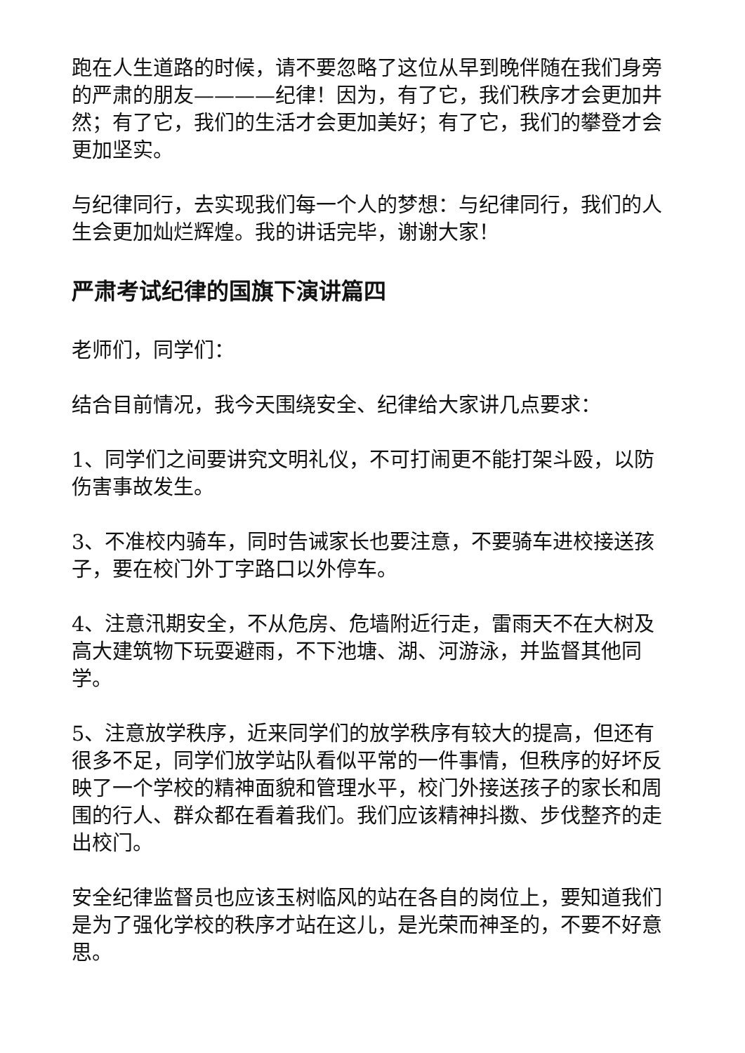跑在人生道路的时候，请不要忽略了这位从早到晚伴随在我们身旁的严肃的朋友————纪律！因为，有了它，我们秩序才会更加井然；有了它，我们的生活才会更加美好；有了它，我们的攀登才会更加坚实。
与纪律同行，去实现我们每一个人的梦想：与纪律同行，我们的人生会更加灿烂辉煌。我的讲话完毕，谢谢大家！
严肃考试纪律的国旗下演讲篇四
老师们，同学们：
结合目前情况，我今天围绕安全、纪律给大家讲几点要求：
1、同学们之间要讲究文明礼仪，不可打闹更不能打架斗殴，以防伤害事故发生。
3、不准校内骑车，同时告诫家长也要注意，不要骑车进校接送孩子，要在校门外丁字路口以外停车。
4、注意汛期安全，不从危房、危墙附近行走，雷雨天不在大树及高大建筑物下玩耍避雨，不下池塘、湖、河游泳，并监督其他同学。
5、注意放学秩序，近来同学们的放学秩序有较大的提高，但还有很多不足，同学们放学站队看似平常的一件事情，但秩序的好坏反映了一个学校的精神面貌和管理水平，校门外接送孩子的家长和周围的行人、群众都在看着我们。我们应该精神抖擞、步伐整齐的走出校门。
安全纪律监督员也应该玉树临风的站在各自的岗位上，要知道我们是为了强化学校的秩序才站在这儿，是光荣而神圣的，不要不好意思。